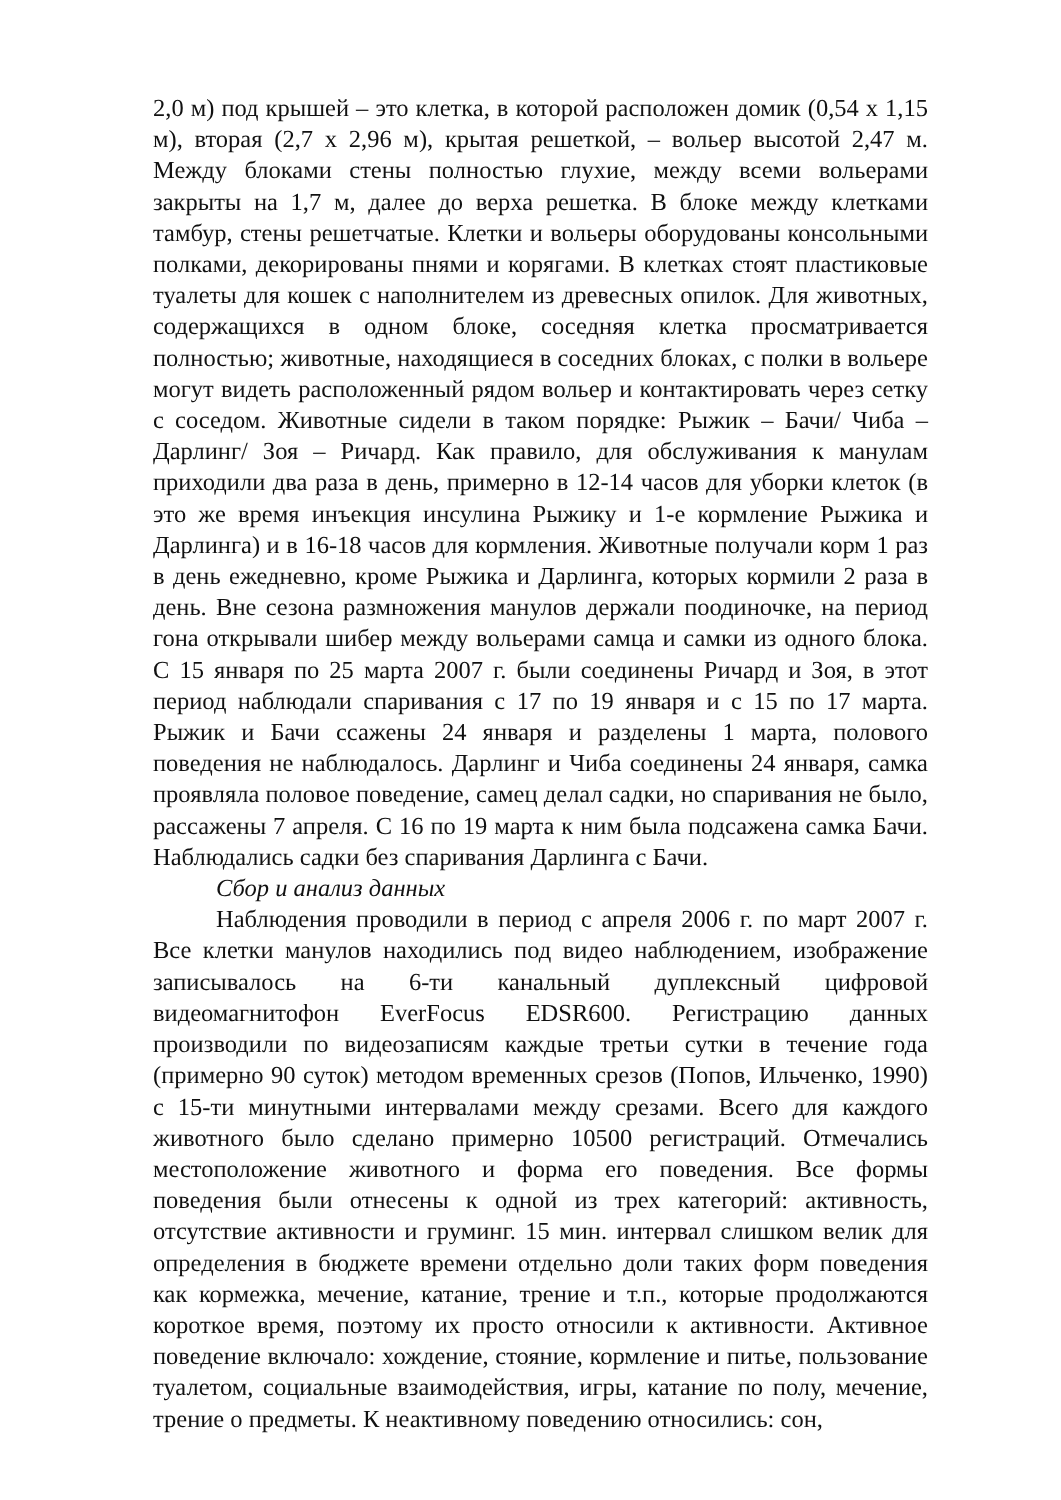2,0 м) под крышей – это клетка, в которой расположен домик (0,54 х 1,15 м), вторая (2,7 х 2,96 м), крытая решеткой, – вольер высотой 2,47 м. Между блоками стены полностью глухие, между всеми вольерами закрыты на 1,7 м, далее до верха решетка. В блоке между клетками тамбур, стены решетчатые. Клетки и вольеры оборудованы консольными полками, декорированы пнями и корягами. В клетках стоят пластиковые туалеты для кошек с наполнителем из древесных опилок. Для животных, содержащихся в одном блоке, соседняя клетка просматривается полностью; животные, находящиеся в соседних блоках, с полки в вольере могут видеть расположенный рядом вольер и контактировать через сетку с соседом. Животные сидели в таком порядке: Рыжик – Бачи/ Чиба – Дарлинг/ Зоя – Ричард. Как правило, для обслуживания к манулам приходили два раза в день, примерно в 12-14 часов для уборки клеток (в это же время инъекция инсулина Рыжику и 1-е кормление Рыжика и Дарлинга) и в 16-18 часов для кормления. Животные получали корм 1 раз в день ежедневно, кроме Рыжика и Дарлинга, которых кормили 2 раза в день. Вне сезона размножения манулов держали поодиночке, на период гона открывали шибер между вольерами самца и самки из одного блока. С 15 января по 25 марта 2007 г. были соединены Ричард и Зоя, в этот период наблюдали спаривания с 17 по 19 января и с 15 по 17 марта. Рыжик и Бачи ссажены 24 января и разделены 1 марта, полового поведения не наблюдалось. Дарлинг и Чиба соединены 24 января, самка проявляла половое поведение, самец делал садки, но спаривания не было, рассажены 7 апреля. С 16 по 19 марта к ним была подсажена самка Бачи. Наблюдались садки без спаривания Дарлинга с Бачи.
Сбор и анализ данных
Наблюдения проводили в период с апреля 2006 г. по март 2007 г. Все клетки манулов находились под видео наблюдением, изображение записывалось на 6-ти канальный дуплексный цифровой видеомагнитофон EverFocus EDSR600. Регистрацию данных производили по видеозаписям каждые третьи сутки в течение года (примерно 90 суток) методом временных срезов (Попов, Ильченко, 1990) с 15-ти минутными интервалами между срезами. Всего для каждого животного было сделано примерно 10500 регистраций. Отмечались местоположение животного и форма его поведения. Все формы поведения были отнесены к одной из трех категорий: активность, отсутствие активности и груминг. 15 мин. интервал слишком велик для определения в бюджете времени отдельно доли таких форм поведения как кормежка, мечение, катание, трение и т.п., которые продолжаются короткое время, поэтому их просто относили к активности. Активное поведение включало: хождение, стояние, кормление и питье, пользование туалетом, социальные взаимодействия, игры, катание по полу, мечение, трение о предметы. К неактивному поведению относились: сон,